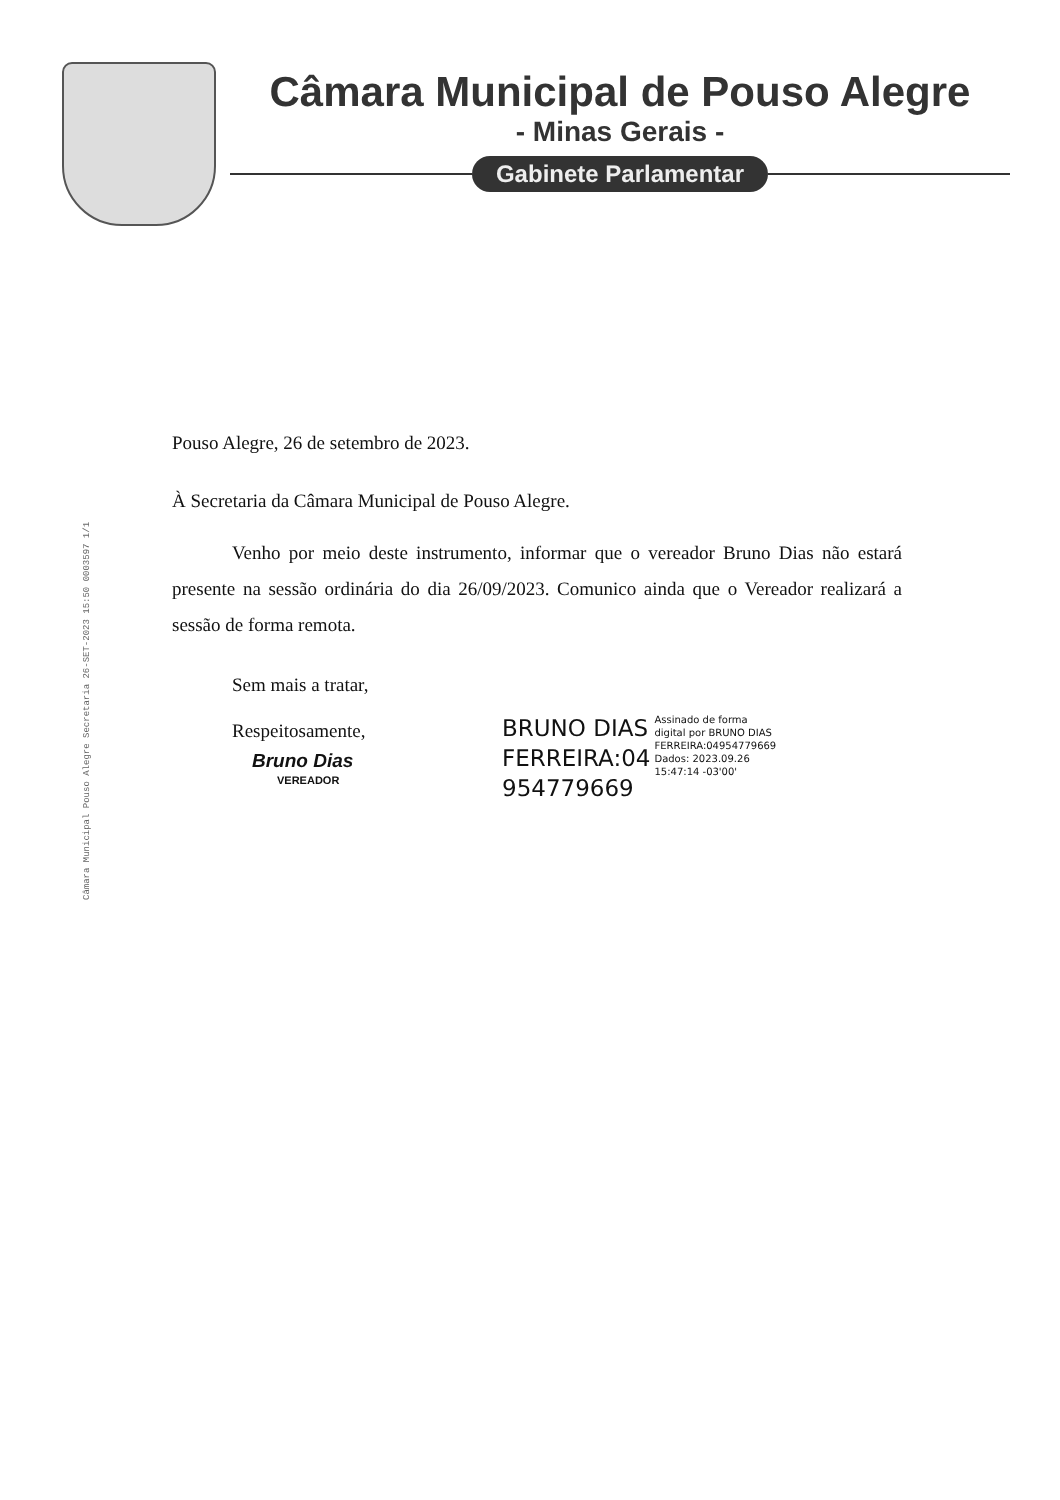Câmara Municipal de Pouso Alegre
- Minas Gerais -
Gabinete Parlamentar
Câmara Municipal Pouso Alegre Secretaria 26-SET-2023 15:50 0003597 1/1
Pouso Alegre, 26 de setembro de 2023.
À Secretaria da Câmara Municipal de Pouso Alegre.
Venho por meio deste instrumento, informar que o vereador Bruno Dias não estará presente na sessão ordinária do dia 26/09/2023. Comunico ainda que o Vereador realizará a sessão de forma remota.
Sem mais a tratar,
Respeitosamente,
Bruno Dias
VEREADOR
BRUNO DIAS
FERREIRA:04
954779669
Assinado de forma
digital por BRUNO DIAS
FERREIRA:04954779669
Dados: 2023.09.26
15:47:14 -03'00'